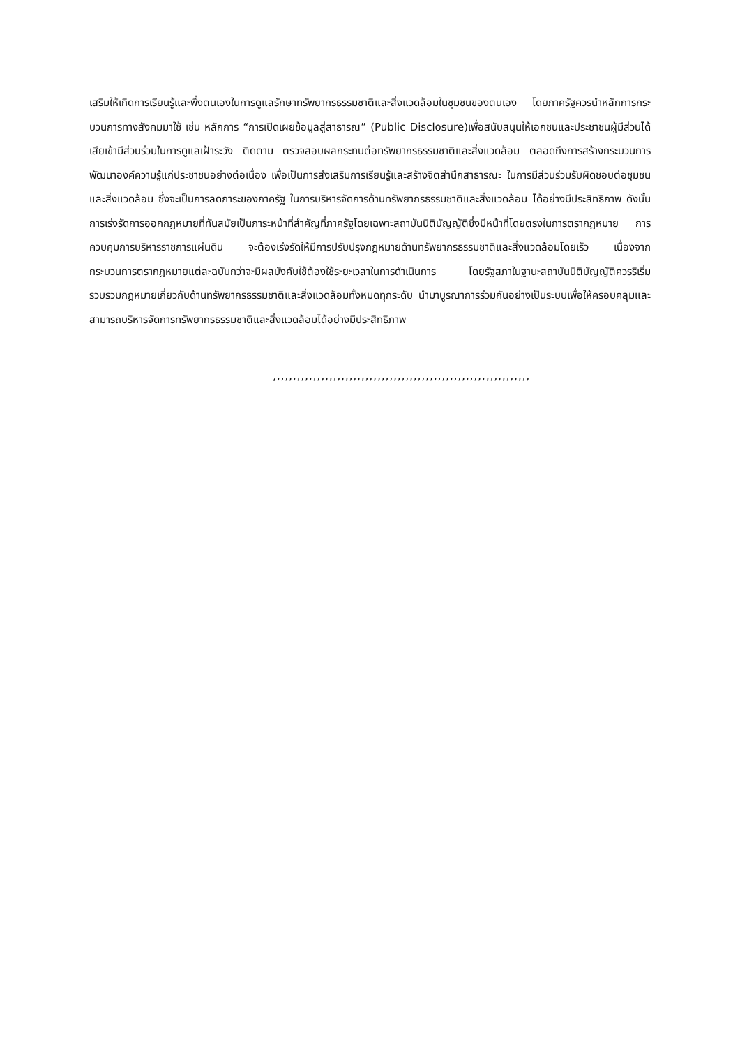เสริมให้เกิดการเรียนรู้และพึ่งตนเองในการดูแลรักษาทรัพยากรธรรมชาติและสิ่งแวดล้อมในชุมชนของตนเอง โดยภาครัฐควรนำหลักการกระบวนการทางสังคมมาใช้ เช่น หลักการ “การเปิดเผยข้อมูลสู่สาธารณ” (Public Disclosure)เพื่อสนับสนุนให้เอกชนและประชาชนผู้มีส่วนได้เสียเข้ามีส่วนร่วมในการดูแลเฝ้าระวัง ติดตาม ตรวจสอบผลกระทบต่อทรัพยากรธรรมชาติและสิ่งแวดล้อม ตลอดถึงการสร้างกระบวนการพัฒนาองค์ความรู้แก่ประชาชนอย่างต่อเนื่อง เพื่อเป็นการส่งเสริมการเรียนรู้และสร้างจิตสำนึกสาธารณะ ในการมีส่วนร่วมรับผิดชอบต่อชุมชนและสิ่งแวดล้อม ซึ่งจะเป็นการลดภาระของภาครัฐ ในการบริหารจัดการด้านทรัพยากรธรรมชาติและสิ่งแวดล้อม ได้อย่างมีประสิทธิภาพ ดังนั้นการเร่งรัดการออกกฎหมายที่ทันสมัยเป็นภาระหน้าที่สำคัญที่ภาครัฐโดยเฉพาะสถาบันนิติบัญญัติซึ่งมีหน้าที่โดยตรงในการตรากฎหมาย การควบคุมการบริหารราชการแผ่นดิน จะต้องเร่งรัดให้มีการปรับปรุงกฎหมายด้านทรัพยากรธรรมชาติและสิ่งแวดล้อมโดยเร็ว เนื่องจากกระบวนการตรากฎหมายแต่ละฉบับกว่าจะมีผลบังคับใช้ต้องใช้ระยะเวลาในการดำเนินการ โดยรัฐสภาในฐานะสถาบันนิติบัญญัติควรริเริ่มรวบรวมกฎหมายเกี่ยวกับด้านทรัพยากรธรรมชาติและสิ่งแวดล้อมทั้งหมดทุกระดับ นำมาบูรณาการร่วมกันอย่างเป็นระบบเพื่อให้ครอบคลุมและสามารถบริหารจัดการทรัพยากรธรรมชาติและสิ่งแวดล้อมได้อย่างมีประสิทธิภาพ
‘’’’’’’’’’’’’’’’’’’’’’’’’’’’’’’’’’’’’’’’’’’’’’’’’’’’’’’’’’’’’’’’